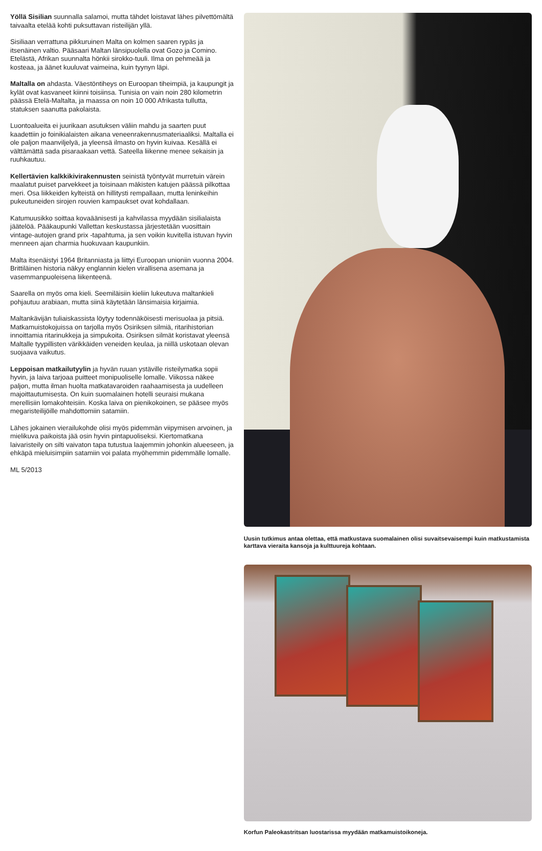Yöllä Sisilian suunnalla salamoi, mutta tähdet loistavat lähes pilvettömältä taivaalta etelää kohti puksuttavan risteilijän yllä.
Sisiliaan verrattuna pikkuruinen Malta on kolmen saaren rypäs ja itsenäinen valtio. Pääsaari Maltan länsipuolella ovat Gozo ja Comino. Etelästä, Afrikan suunnalta hönkii sirokko-tuuli. Ilma on pehmeää ja kosteaa, ja äänet kuuluvat vaimeina, kuin tyynyn läpi.
Maltalla on ahdasta. Väestöntiheys on Euroopan tiheimpiä, ja kaupungit ja kylät ovat kasvaneet kiinni toisiinsa. Tunisia on vain noin 280 kilometrin päässä Etelä-Maltalta, ja maassa on noin 10 000 Afrikasta tullutta, statuksen saanutta pakolaista.
Luontoalueita ei juurikaan asutuksen väliin mahdu ja saarten puut kaadettiin jo foinikialaisten aikana veneenrakennusmateriaaliksi. Maltalla ei ole paljon maanviljelyä, ja yleensä ilmasto on hyvin kuivaa. Kesällä ei välttämättä sada pisaraakaan vettä. Sateella liikenne menee sekaisin ja ruuhkautuu.
Kellertävien kalkkikivirakennusten seinistä työntyvät murretuin värein maalatut puiset parvekkeet ja toisinaan mäkisten katujen päässä pilkottaa meri. Osa liikkeiden kylteistä on hillitysti rempallaan, mutta leninkeihin pukeutuneiden sirojen rouvien kampaukset ovat kohdallaan.
Katumuusikko soittaa kovaäänisesti ja kahvilassa myydään sisilialaista jäätelöä. Pääkaupunki Vallettan keskustassa järjestetään vuosittain vintage-autojen grand prix -tapahtuma, ja sen voikin kuvitella istuvan hyvin menneen ajan charmia huokuvaan kaupunkiin.
Malta itsenäistyi 1964 Britanniasta ja liittyi Euroopan unioniin vuonna 2004. Brittiläinen historia näkyy englannin kielen virallisena asemana ja vasemmanpuoleisena liikenteenä.
Saarella on myös oma kieli. Seemiläisiin kieliin lukeutuva maltankieli pohjautuu arabiaan, mutta siinä käytetään länsimaisia kirjaimia.
Maltankävijän tuliaiskassista löytyy todennäköisesti merisuolaa ja pitsiä. Matkamuistokojuissa on tarjolla myös Osiriksen silmiä, ritarihistorian innoittamia ritarinukkeja ja simpukoita. Osiriksen silmät koristavat yleensä Maltalle tyypillisten värikkäiden veneiden keulaa, ja niillä uskotaan olevan suojaava vaikutus.
Leppoisan matkailutyylin ja hyvän ruuan ystäville risteilymatka sopii hyvin, ja laiva tarjoaa puitteet monipuoliselle lomalle. Viikossa näkee paljon, mutta ilman huolta matkatavaroiden raahaamisesta ja uudelleen majoittautumisesta. On kuin suomalainen hotelli seuraisi mukana merellisiin lomakohteisiin. Koska laiva on pienikokoinen, se pääsee myös megaristeilijöille mahdottomiin satamiin.
Lähes jokainen vierailukohde olisi myös pidemmän viipymisen arvoinen, ja mielikuva paikoista jää osin hyvin pintapuoliseksi. Kiertomatkana laivaristeily on silti vaivaton tapa tutustua laajemmin johonkin alueeseen, ja ehkäpä mieluisimpiin satamiin voi palata myöhemmin pidemmälle lomalle.
ML 5/2013
Uusin tutkimus antaa olettaa, että matkustava suomalainen olisi suvaitsevaisempi kuin matkustamista karttava vieraita kansoja ja kulttuureja kohtaan.
Korfun Paleokastritsan luostarissa myydään matkamuistoikoneja.